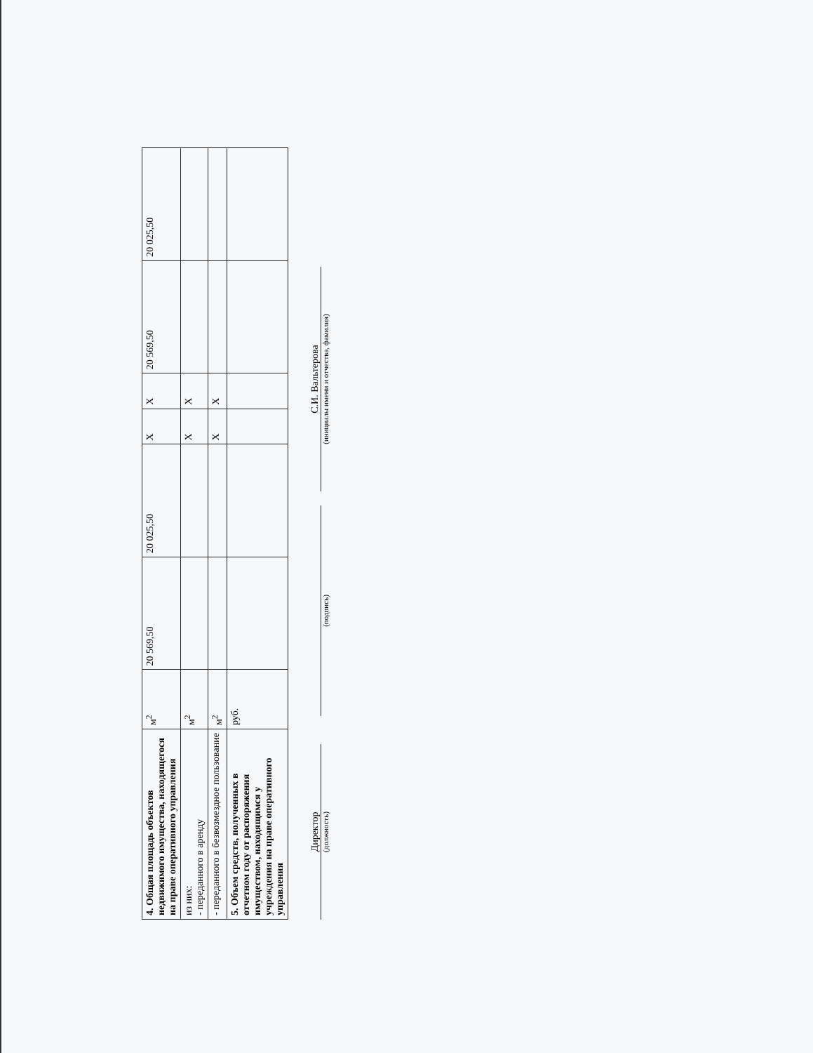| 4. Общая площадь объектов недвижимого имущества, находящегося на праве оперативного управления | м<sup>2</sup> | 20 569,50 | 20 025,50 | Х | Х | 20 569,50 | 20 025,50 |
| из них: - переданного в аренду | м<sup>2</sup> | | | Х | Х | | |
| - переданного в безвозмездное пользование | м<sup>2</sup> | | | Х | Х | | |
| 5. Объем средств, полученных в отчетном году от распоряжения имуществом, находящимся у учреждения на праве оперативного управления | руб. | | | | | | |
Директор
(должность)
(подпись)
С.И. Вальтерова
(инициалы имени и отчества, фамилия)